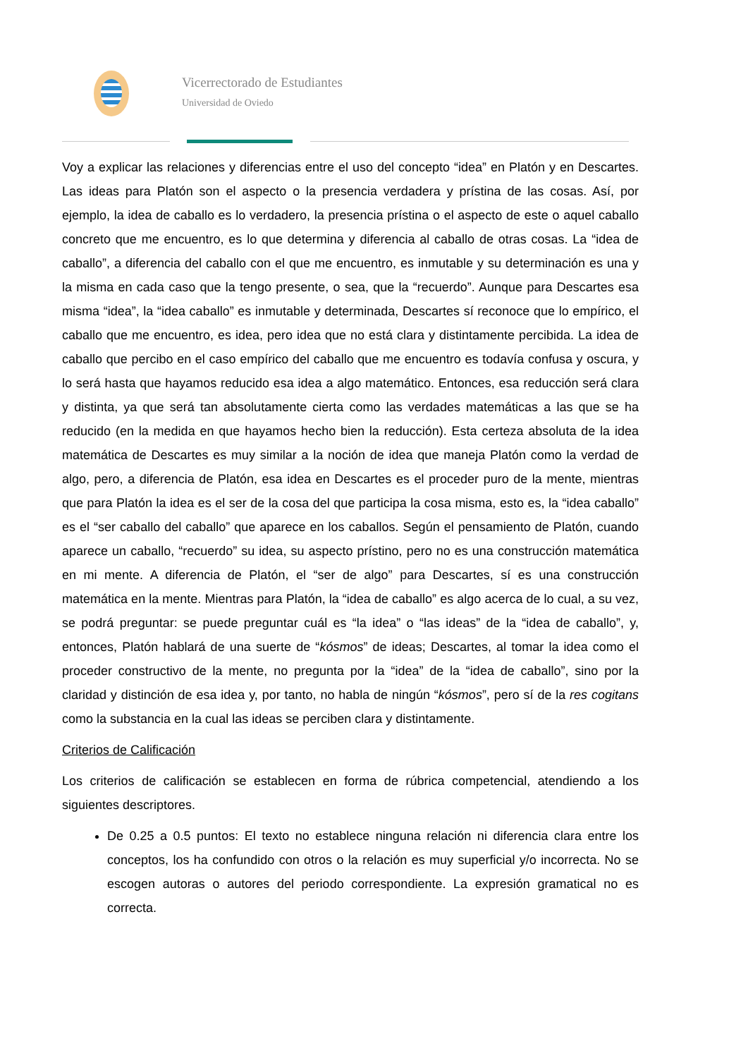Vicerrectorado de Estudiantes
Universidad de Oviedo
Voy a explicar las relaciones y diferencias entre el uso del concepto “idea” en Platón y en Descartes. Las ideas para Platón son el aspecto o la presencia verdadera y prístina de las cosas. Así, por ejemplo, la idea de caballo es lo verdadero, la presencia prístina o el aspecto de este o aquel caballo concreto que me encuentro, es lo que determina y diferencia al caballo de otras cosas. La “idea de caballo”, a diferencia del caballo con el que me encuentro, es inmutable y su determinación es una y la misma en cada caso que la tengo presente, o sea, que la “recuerdo”. Aunque para Descartes esa misma “idea”, la “idea caballo” es inmutable y determinada, Descartes sí reconoce que lo empírico, el caballo que me encuentro, es idea, pero idea que no está clara y distintamente percibida. La idea de caballo que percibo en el caso empírico del caballo que me encuentro es todavía confusa y oscura, y lo será hasta que hayamos reducido esa idea a algo matemático. Entonces, esa reducción será clara y distinta, ya que será tan absolutamente cierta como las verdades matemáticas a las que se ha reducido (en la medida en que hayamos hecho bien la reducción). Esta certeza absoluta de la idea matemática de Descartes es muy similar a la noción de idea que maneja Platón como la verdad de algo, pero, a diferencia de Platón, esa idea en Descartes es el proceder puro de la mente, mientras que para Platón la idea es el ser de la cosa del que participa la cosa misma, esto es, la “idea caballo” es el “ser caballo del caballo” que aparece en los caballos. Según el pensamiento de Platón, cuando aparece un caballo, “recuerdo” su idea, su aspecto prístino, pero no es una construcción matemática en mi mente. A diferencia de Platón, el “ser de algo” para Descartes, sí es una construcción matemática en la mente. Mientras para Platón, la “idea de caballo” es algo acerca de lo cual, a su vez, se podrá preguntar: se puede preguntar cuál es “la idea” o “las ideas” de la “idea de caballo”, y, entonces, Platón hablará de una suerte de “kósmos” de ideas; Descartes, al tomar la idea como el proceder constructivo de la mente, no pregunta por la “idea” de la “idea de caballo”, sino por la claridad y distinción de esa idea y, por tanto, no habla de ningún “kósmos”, pero sí de la res cogitans como la substancia en la cual las ideas se perciben clara y distintamente.
Criterios de Calificación
Los criterios de calificación se establecen en forma de rúbrica competencial, atendiendo a los siguientes descriptores.
De 0.25 a 0.5 puntos: El texto no establece ninguna relación ni diferencia clara entre los conceptos, los ha confundido con otros o la relación es muy superficial y/o incorrecta. No se escogen autoras o autores del periodo correspondiente. La expresión gramatical no es correcta.